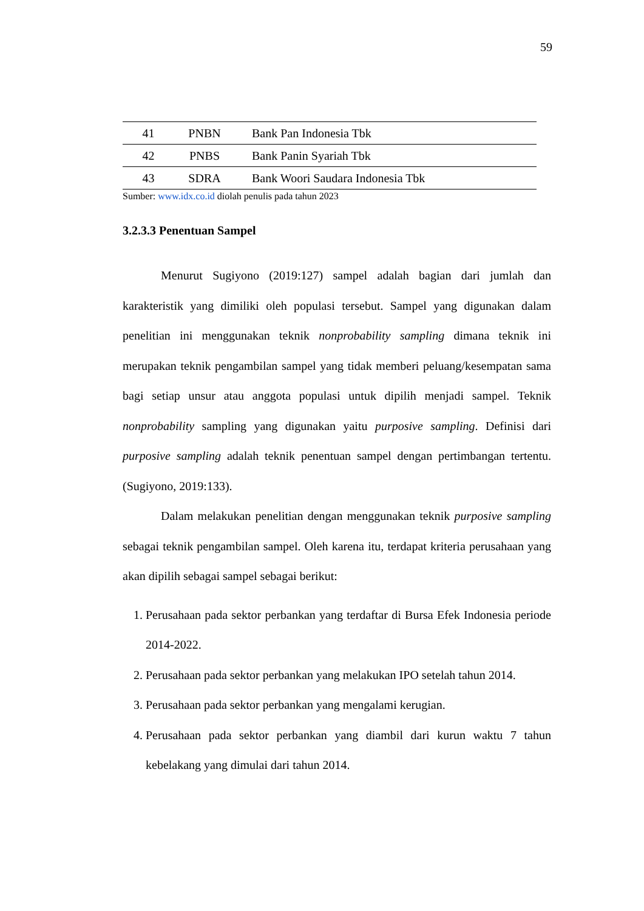59
| 41 | PNBN | Bank Pan Indonesia Tbk |
| 42 | PNBS | Bank Panin Syariah Tbk |
| 43 | SDRA | Bank Woori Saudara Indonesia Tbk |
Sumber: www.idx.co.id diolah penulis pada tahun 2023
3.2.3.3 Penentuan Sampel
Menurut Sugiyono (2019:127) sampel adalah bagian dari jumlah dan karakteristik yang dimiliki oleh populasi tersebut. Sampel yang digunakan dalam penelitian ini menggunakan teknik nonprobability sampling dimana teknik ini merupakan teknik pengambilan sampel yang tidak memberi peluang/kesempatan sama bagi setiap unsur atau anggota populasi untuk dipilih menjadi sampel. Teknik nonprobability sampling yang digunakan yaitu purposive sampling. Definisi dari purposive sampling adalah teknik penentuan sampel dengan pertimbangan tertentu. (Sugiyono, 2019:133).
Dalam melakukan penelitian dengan menggunakan teknik purposive sampling sebagai teknik pengambilan sampel. Oleh karena itu, terdapat kriteria perusahaan yang akan dipilih sebagai sampel sebagai berikut:
1. Perusahaan pada sektor perbankan yang terdaftar di Bursa Efek Indonesia periode 2014-2022.
2. Perusahaan pada sektor perbankan yang melakukan IPO setelah tahun 2014.
3. Perusahaan pada sektor perbankan yang mengalami kerugian.
4. Perusahaan pada sektor perbankan yang diambil dari kurun waktu 7 tahun kebelakang yang dimulai dari tahun 2014.